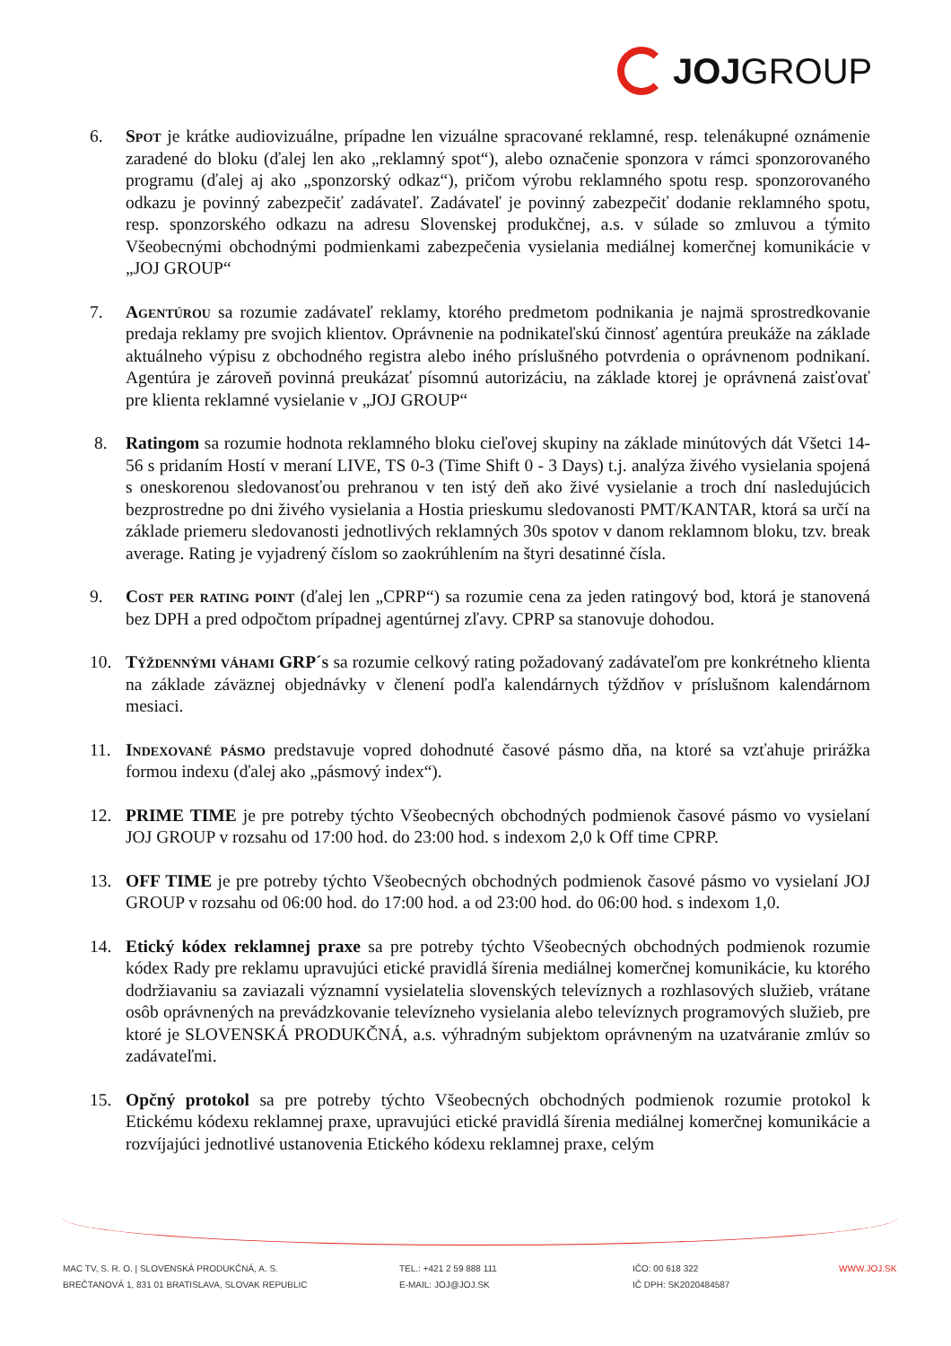JOJ GROUP
6. Spot je krátke audiovizuálne, prípadne len vizuálne spracované reklamné, resp. telenákupné oznámenie zaradené do bloku (ďalej len ako „reklamný spot“), alebo označenie sponzora v rámci sponzorovaného programu (ďalej aj ako „sponzorský odkaz“), pričom výrobu reklamného spotu resp. sponzorovaného odkazu je povinný zabezpečiť zadávateľ. Zadávateľ je povinný zabezpečiť dodanie reklamného spotu, resp. sponzorského odkazu na adresu Slovenskej produkčnej, a.s. v súlade so zmluvou a týmito Všeobecnými obchodnými podmienkami zabezpečenia vysielania mediálnej komerčnej komunikácie v „JOJ GROUP“
7. Agentúrou sa rozumie zadávateľ reklamy, ktorého predmetom podnikania je najmä sprostredkovanie predaja reklamy pre svojich klientov. Oprávnenie na podnikateľskú činnosť agentúra preukáže na základe aktuálneho výpisu z obchodného registra alebo iného príslušného potvrdenia o oprávnenom podnikaní. Agentúra je zároveň povinná preukázať písomnú autorizáciu, na základe ktorej je oprávnená zaisťovať pre klienta reklamné vysielanie v „JOJ GROUP“
8. Ratingom sa rozumie hodnota reklamného bloku cieľovej skupiny na základe minútových dát Všetci 14-56 s pridaním Hostí v meraní LIVE, TS 0-3 (Time Shift 0 - 3 Days) t.j. analýza živého vysielania spojená s oneskorenou sledovanosťou prehranou v ten istý deň ako živé vysielanie a troch dní nasledujúcich bezprostredne po dni živého vysielania a Hostia prieskumu sledovanosti PMT/KANTAR, ktorá sa určí na základe priemeru sledovanosti jednotlivých reklamných 30s spotov v danom reklamnom bloku, tzv. break average. Rating je vyjadrený číslom so zaokrúhlením na štyri desatinné čísla.
9. Cost per rating point (ďalej len „CPRP“) sa rozumie cena za jeden ratingový bod, ktorá je stanovená bez DPH a pred odpočtom prípadnej agentúrnej zľavy. CPRP sa stanovuje dohodou.
10. Týždennými váhami GRP´s sa rozumie celkový rating požadovaný zadávateľom pre konkrétneho klienta na základe záväznej objednávky v členení podľa kalendárnych týždňov v príslušnom kalendárnom mesiaci.
11. Indexované pásmo predstavuje vopred dohodnuté časové pásmo dňa, na ktoré sa vzťahuje prirážka formou indexu (ďalej ako „pásmový index“).
12. PRIME TIME je pre potreby týchto Všeobecných obchodných podmienok časové pásmo vo vysielaní JOJ GROUP v rozsahu od 17:00 hod. do 23:00 hod. s indexom 2,0 k Off time CPRP.
13. OFF TIME je pre potreby týchto Všeobecných obchodných podmienok časové pásmo vo vysielaní JOJ GROUP v rozsahu od 06:00 hod. do 17:00 hod. a od 23:00 hod. do 06:00 hod. s indexom 1,0.
14. Etický kódex reklamnej praxe sa pre potreby týchto Všeobecných obchodných podmienok rozumie kódex Rady pre reklamu upravujúci etické pravidlá šírenia mediálnej komerčnej komunikácie, ku ktorého dodržiavaniu sa zaviazali významní vysielatelia slovenských televíznych a rozhlasových služieb, vrátane osôb oprávnených na prevádzkovanie televízneho vysielania alebo televíznych programových služieb, pre ktoré je SLOVENSKÁ PRODUKČNÁ, a.s. výhradným subjektom oprávneným na uzatváranie zmlúv so zadávateľmi.
15. Opčný protokol sa pre potreby týchto Všeobecných obchodných podmienok rozumie protokol k Etickému kódexu reklamnej praxe, upravujúci etické pravidlá šírenia mediálnej komerčnej komunikácie a rozvíjajúci jednotlivé ustanovenia Etického kódexu reklamnej praxe, celým
MAC TV, S. R. O. | SLOVENSKÁ PRODUKČNÁ, A. S.
BREČTANOVÁ 1, 831 01 BRATISLAVA, SLOVAK REPUBLIC
TEL.: +421 2 59 888 111
E-MAIL: JOJ@JOJ.SK
IČO: 00 618 322
IČ DPH: SK2020484587
WWW.JOJ.SK